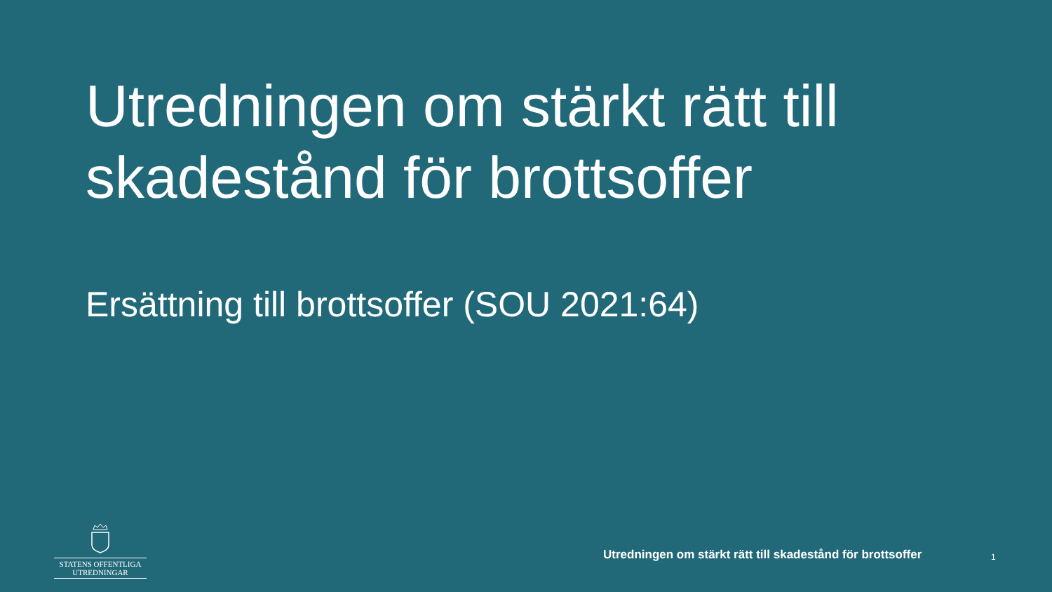Utredningen om stärkt rätt till skadestånd för brottsoffer
Ersättning till brottsoffer (SOU 2021:64)
STATENS OFFENTLIGA
UTREDNINGAR
Utredningen om stärkt rätt till skadestånd för brottsoffer
1